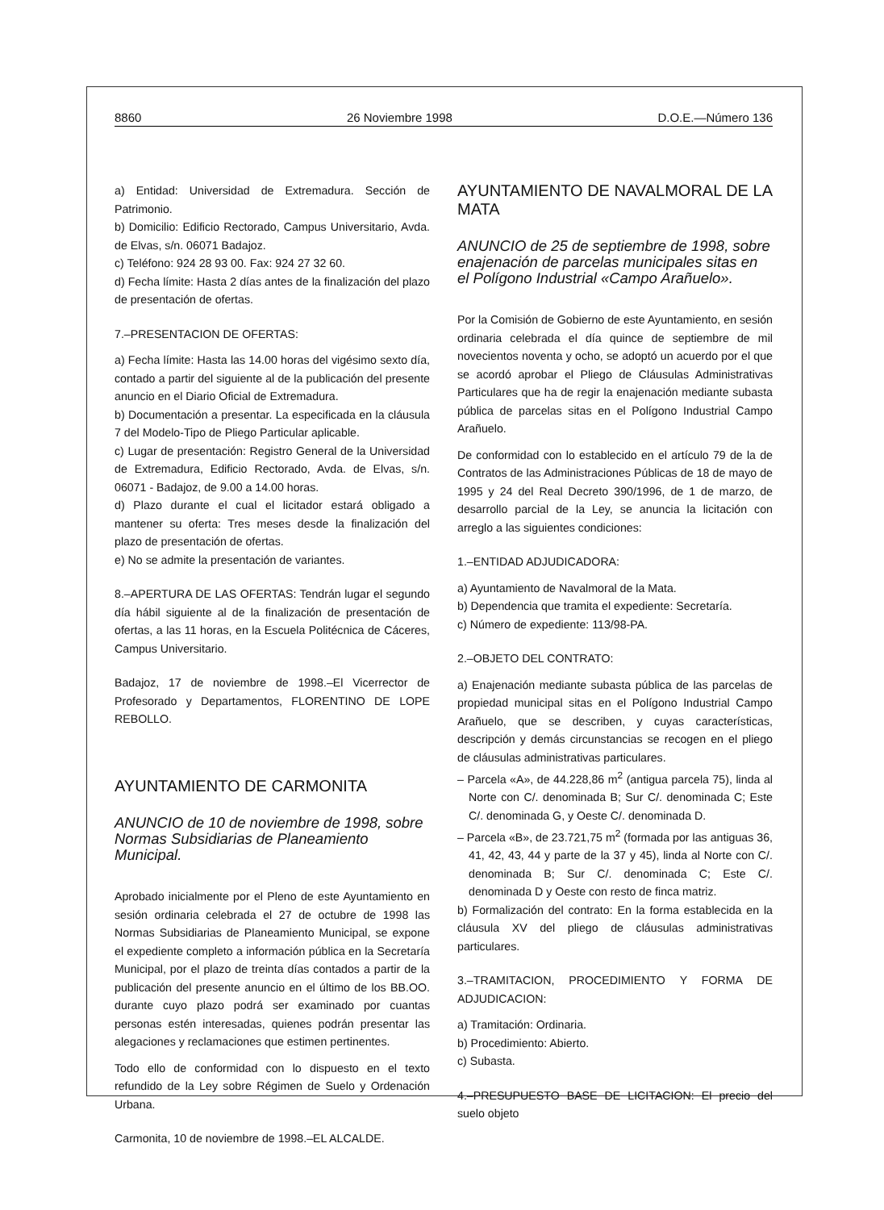8860 26 Noviembre 1998 D.O.E.—Número 136
a) Entidad: Universidad de Extremadura. Sección de Patrimonio.
b) Domicilio: Edificio Rectorado, Campus Universitario, Avda. de Elvas, s/n. 06071 Badajoz.
c) Teléfono: 924 28 93 00. Fax: 924 27 32 60.
d) Fecha límite: Hasta 2 días antes de la finalización del plazo de presentación de ofertas.
7.–PRESENTACION DE OFERTAS:
a) Fecha límite: Hasta las 14.00 horas del vigésimo sexto día, contado a partir del siguiente al de la publicación del presente anuncio en el Diario Oficial de Extremadura.
b) Documentación a presentar. La especificada en la cláusula 7 del Modelo-Tipo de Pliego Particular aplicable.
c) Lugar de presentación: Registro General de la Universidad de Extremadura, Edificio Rectorado, Avda. de Elvas, s/n. 06071 - Badajoz, de 9.00 a 14.00 horas.
d) Plazo durante el cual el licitador estará obligado a mantener su oferta: Tres meses desde la finalización del plazo de presentación de ofertas.
e) No se admite la presentación de variantes.
8.–APERTURA DE LAS OFERTAS: Tendrán lugar el segundo día hábil siguiente al de la finalización de presentación de ofertas, a las 11 horas, en la Escuela Politécnica de Cáceres, Campus Universitario.
Badajoz, 17 de noviembre de 1998.–El Vicerrector de Profesorado y Departamentos, FLORENTINO DE LOPE REBOLLO.
AYUNTAMIENTO DE CARMONITA
ANUNCIO de 10 de noviembre de 1998, sobre Normas Subsidiarias de Planeamiento Municipal.
Aprobado inicialmente por el Pleno de este Ayuntamiento en sesión ordinaria celebrada el 27 de octubre de 1998 las Normas Subsidiarias de Planeamiento Municipal, se expone el expediente completo a información pública en la Secretaría Municipal, por el plazo de treinta días contados a partir de la publicación del presente anuncio en el último de los BB.OO. durante cuyo plazo podrá ser examinado por cuantas personas estén interesadas, quienes podrán presentar las alegaciones y reclamaciones que estimen pertinentes.
Todo ello de conformidad con lo dispuesto en el texto refundido de la Ley sobre Régimen de Suelo y Ordenación Urbana.
Carmonita, 10 de noviembre de 1998.–EL ALCALDE.
AYUNTAMIENTO DE NAVALMORAL DE LA MATA
ANUNCIO de 25 de septiembre de 1998, sobre enajenación de parcelas municipales sitas en el Polígono Industrial «Campo Arañuelo».
Por la Comisión de Gobierno de este Ayuntamiento, en sesión ordinaria celebrada el día quince de septiembre de mil novecientos noventa y ocho, se adoptó un acuerdo por el que se acordó aprobar el Pliego de Cláusulas Administrativas Particulares que ha de regir la enajenación mediante subasta pública de parcelas sitas en el Polígono Industrial Campo Arañuelo.
De conformidad con lo establecido en el artículo 79 de la de Contratos de las Administraciones Públicas de 18 de mayo de 1995 y 24 del Real Decreto 390/1996, de 1 de marzo, de desarrollo parcial de la Ley, se anuncia la licitación con arreglo a las siguientes condiciones:
1.–ENTIDAD ADJUDICADORA:
a) Ayuntamiento de Navalmoral de la Mata.
b) Dependencia que tramita el expediente: Secretaría.
c) Número de expediente: 113/98-PA.
2.–OBJETO DEL CONTRATO:
a) Enajenación mediante subasta pública de las parcelas de propiedad municipal sitas en el Polígono Industrial Campo Arañuelo, que se describen, y cuyas características, descripción y demás circunstancias se recogen en el pliego de cláusulas administrativas particulares.
– Parcela «A», de 44.228,86 m<sup>2</sup> (antigua parcela 75), linda al Norte con C/. denominada B; Sur C/. denominada C; Este C/. denominada G, y Oeste C/. denominada D.
– Parcela «B», de 23.721,75 m<sup>2</sup> (formada por las antiguas 36, 41, 42, 43, 44 y parte de la 37 y 45), linda al Norte con C/. denominada B; Sur C/. denominada C; Este C/. denominada D y Oeste con resto de finca matriz.
b) Formalización del contrato: En la forma establecida en la cláusula XV del pliego de cláusulas administrativas particulares.
3.–TRAMITACION, PROCEDIMIENTO Y FORMA DE ADJUDICACION:
a) Tramitación: Ordinaria.
b) Procedimiento: Abierto.
c) Subasta.
4.–PRESUPUESTO BASE DE LICITACION: El precio del suelo objeto